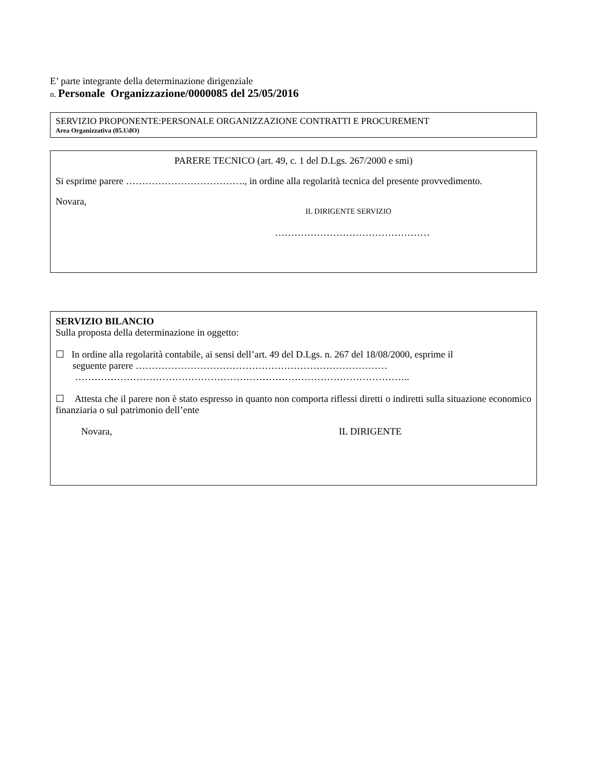E’ parte integrante della determinazione dirigenziale
n. Personale Organizzazione/0000085 del 25/05/2016
SERVIZIO PROPONENTE:PERSONALE ORGANIZZAZIONE CONTRATTI E PROCUREMENT
Area Organizzativa (05.UdO)
PARERE TECNICO (art. 49, c. 1 del D.Lgs. 267/2000 e smi)
Si esprime parere ………………………………., in ordine alla regolarità tecnica del presente provvedimento.
Novara,
IL DIRIGENTE SERVIZIO
…………………………………………
SERVIZIO BILANCIO
Sulla proposta della determinazione in oggetto:
☐ In ordine alla regolarità contabile, ai sensi dell’art. 49 del D.Lgs. n. 267 del 18/08/2000, esprime il
seguente parere ……………………………………………………………………
…………………………………………………………………………………………..
☐ Attesta che il parere non è stato espresso in quanto non comporta riflessi diretti o indiretti sulla situazione economico finanziaria o sul patrimonio dell’ente
Novara, IL DIRIGENTE